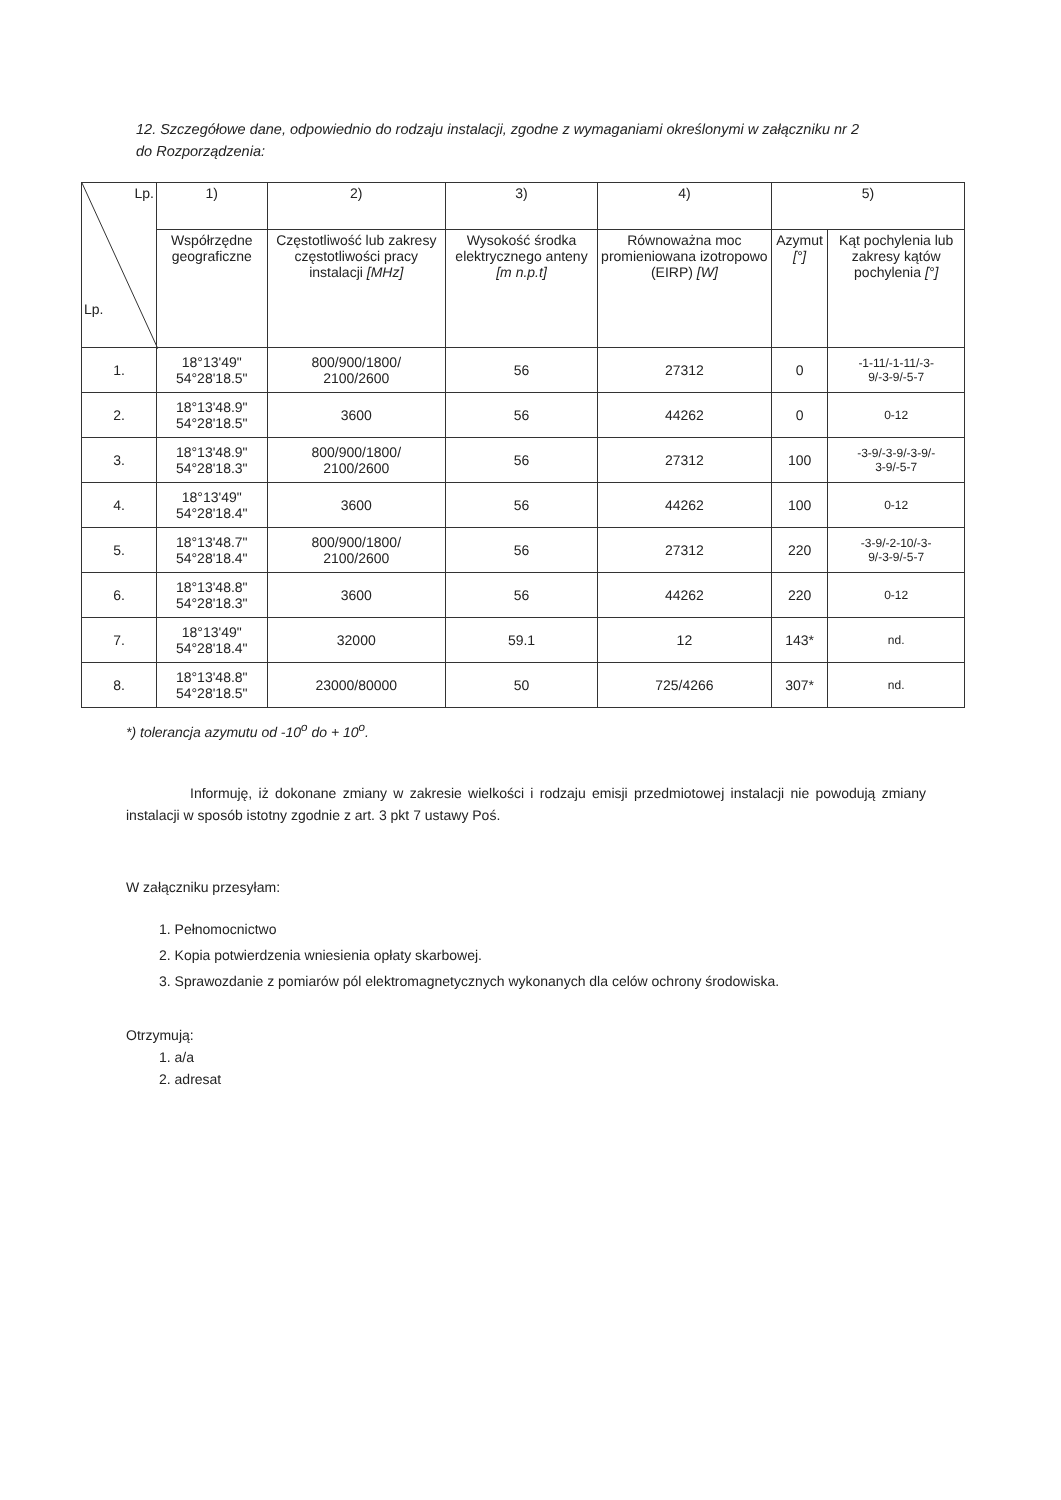12. Szczegółowe dane, odpowiednio do rodzaju instalacji, zgodne z wymaganiami określonymi w załączniku nr 2 do Rozporządzenia:
| Lp. Lp. | 1) | 2) | 3) | 4) | 5) | |
| --- | --- | --- | --- | --- | --- | --- |
| | Współrzędne geograficzne | Częstotliwość lub zakresy częstotliwości pracy instalacji [MHz] | Wysokość środka elektrycznego anteny [m n.p.t] | Równoważna moc promieniowana izotropowo (EIRP) [W] | Azymut [°] | Kąt pochylenia lub zakresy kątów pochylenia [°] |
| 1. | 18°13'49" 54°28'18.5" | 800/900/1800/ 2100/2600 | 56 | 27312 | 0 | -1-11/-1-11/-3- 9/-3-9/-5-7 |
| 2. | 18°13'48.9" 54°28'18.5" | 3600 | 56 | 44262 | 0 | 0-12 |
| 3. | 18°13'48.9" 54°28'18.3" | 800/900/1800/ 2100/2600 | 56 | 27312 | 100 | -3-9/-3-9/-3-9/- 3-9/-5-7 |
| 4. | 18°13'49" 54°28'18.4" | 3600 | 56 | 44262 | 100 | 0-12 |
| 5. | 18°13'48.7" 54°28'18.4" | 800/900/1800/ 2100/2600 | 56 | 27312 | 220 | -3-9/-2-10/-3- 9/-3-9/-5-7 |
| 6. | 18°13'48.8" 54°28'18.3" | 3600 | 56 | 44262 | 220 | 0-12 |
| 7. | 18°13'49" 54°28'18.4" | 32000 | 59.1 | 12 | 143* | nd. |
| 8. | 18°13'48.8" 54°28'18.5" | 23000/80000 | 50 | 725/4266 | 307* | nd. |
*) tolerancja azymutu od -10<sup>o</sup> do + 10<sup>o</sup>.
Informuję, iż dokonane zmiany w zakresie wielkości i rodzaju emisji przedmiotowej instalacji nie powodują zmiany instalacji w sposób istotny zgodnie z art. 3 pkt 7 ustawy Poś.
W załączniku przesyłam:
1. Pełnomocnictwo
2. Kopia potwierdzenia wniesienia opłaty skarbowej.
3. Sprawozdanie z pomiarów pól elektromagnetycznych wykonanych dla celów ochrony środowiska.
Otrzymują:
1. a/a
2. adresat